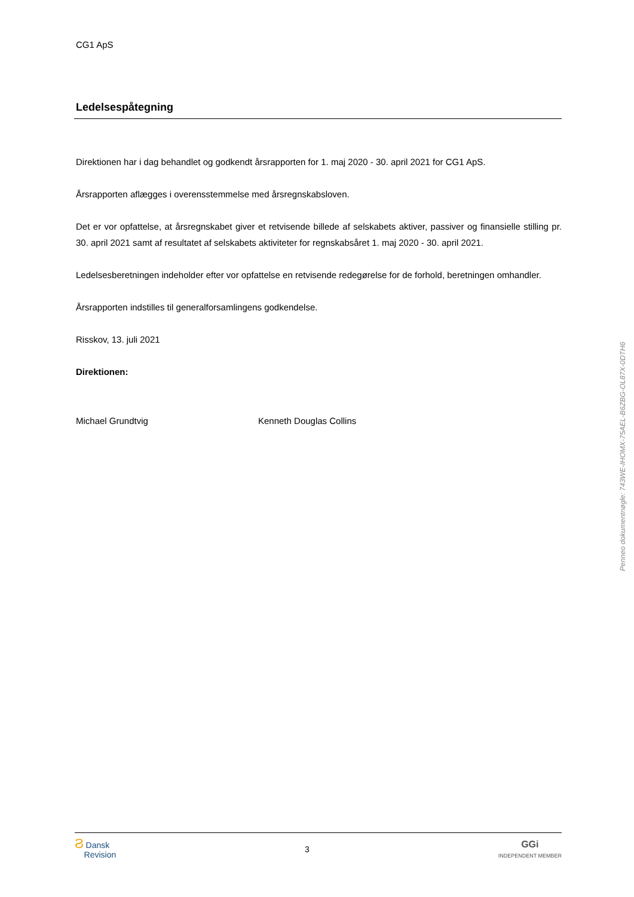CG1 ApS
Ledelsespåtegning
Direktionen har i dag behandlet og godkendt årsrapporten for 1. maj 2020 - 30. april 2021 for CG1 ApS.
Årsrapporten aflægges i overensstemmelse med årsregnskabsloven.
Det er vor opfattelse, at årsregnskabet giver et retvisende billede af selskabets aktiver, passiver og finansielle stilling pr. 30. april 2021 samt af resultatet af selskabets aktiviteter for regnskabsåret 1. maj 2020 - 30. april 2021.
Ledelsesberetningen indeholder efter vor opfattelse en retvisende redegørelse for de forhold, beretningen omhandler.
Årsrapporten indstilles til generalforsamlingens godkendelse.
Risskov, 13. juli 2021
Direktionen:
Michael Grundtvig Kenneth Douglas Collins
Ϩ Dansk
Revision
3
GGi
INDEPENDENT MEMBER
Penneo dokumentnøgle: 743WE-IHOMX-75AEL-B6ZBG-OL87X-0DTH6